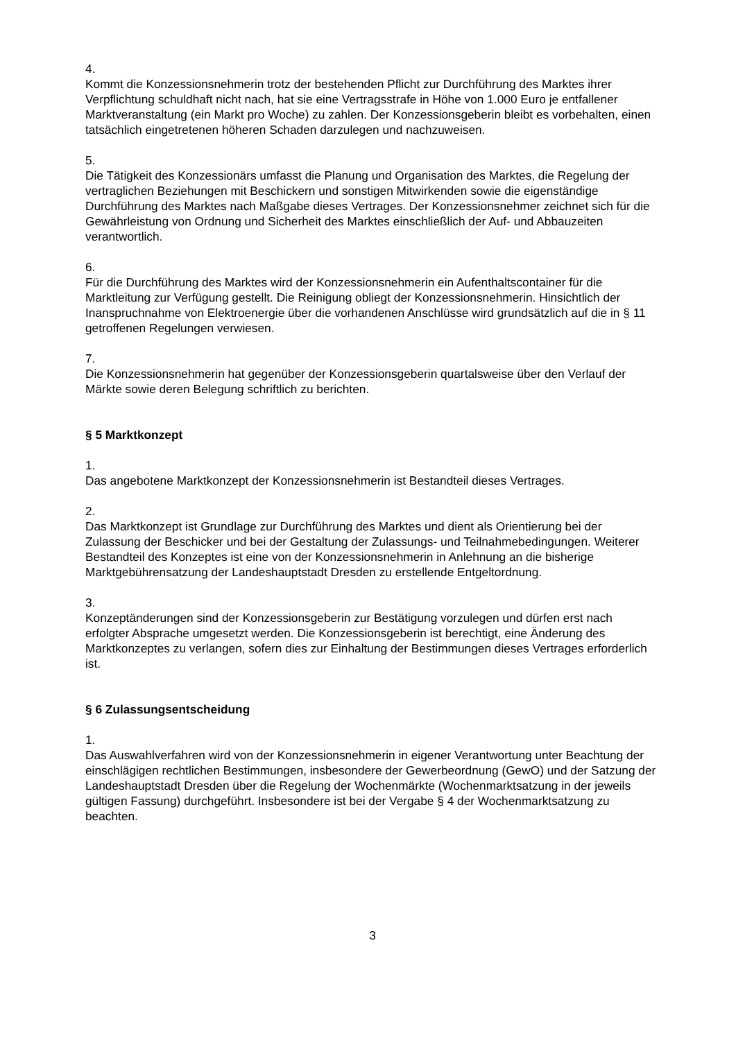4.
Kommt die Konzessionsnehmerin trotz der bestehenden Pflicht zur Durchführung des Marktes ihrer Verpflichtung schuldhaft nicht nach, hat sie eine Vertragsstrafe in Höhe von 1.000 Euro je entfallener Marktveranstaltung (ein Markt pro Woche) zu zahlen. Der Konzessionsgeberin bleibt es vorbehalten, einen tatsächlich eingetretenen höheren Schaden darzulegen und nachzuweisen.
5.
Die Tätigkeit des Konzessionärs umfasst die Planung und Organisation des Marktes, die Regelung der vertraglichen Beziehungen mit Beschickern und sonstigen Mitwirkenden sowie die eigenständige Durchführung des Marktes nach Maßgabe dieses Vertrages. Der Konzessionsnehmer zeichnet sich für die Gewährleistung von Ordnung und Sicherheit des Marktes einschließlich der Auf- und Abbauzeiten verantwortlich.
6.
Für die Durchführung des Marktes wird der Konzessionsnehmerin ein Aufenthaltscontainer für die Marktleitung zur Verfügung gestellt. Die Reinigung obliegt der Konzessionsnehmerin. Hinsichtlich der Inanspruchnahme von Elektroenergie über die vorhandenen Anschlüsse wird grundsätzlich auf die in § 11 getroffenen Regelungen verwiesen.
7.
Die Konzessionsnehmerin hat gegenüber der Konzessionsgeberin quartalsweise über den Verlauf der Märkte sowie deren Belegung schriftlich zu berichten.
§ 5 Marktkonzept
1.
Das angebotene Marktkonzept der Konzessionsnehmerin ist Bestandteil dieses Vertrages.
2.
Das Marktkonzept ist Grundlage zur Durchführung des Marktes und dient als Orientierung bei der Zulassung der Beschicker und bei der Gestaltung der Zulassungs- und Teilnahmebedingungen. Weiterer Bestandteil des Konzeptes ist eine von der Konzessionsnehmerin in Anlehnung an die bisherige Marktgebührensatzung der Landeshauptstadt Dresden zu erstellende Entgeltordnung.
3.
Konzeptänderungen sind der Konzessionsgeberin zur Bestätigung vorzulegen und dürfen erst nach erfolgter Absprache umgesetzt werden. Die Konzessionsgeberin ist berechtigt, eine Änderung des Marktkonzeptes zu verlangen, sofern dies zur Einhaltung der Bestimmungen dieses Vertrages erforderlich ist.
§ 6 Zulassungsentscheidung
1.
Das Auswahlverfahren wird von der Konzessionsnehmerin in eigener Verantwortung unter Beachtung der einschlägigen rechtlichen Bestimmungen, insbesondere der Gewerbeordnung (GewO) und der Satzung der Landeshauptstadt Dresden über die Regelung der Wochenmärkte (Wochenmarktsatzung in der jeweils gültigen Fassung) durchgeführt. Insbesondere ist bei der Vergabe § 4 der Wochenmarktsatzung zu beachten.
3